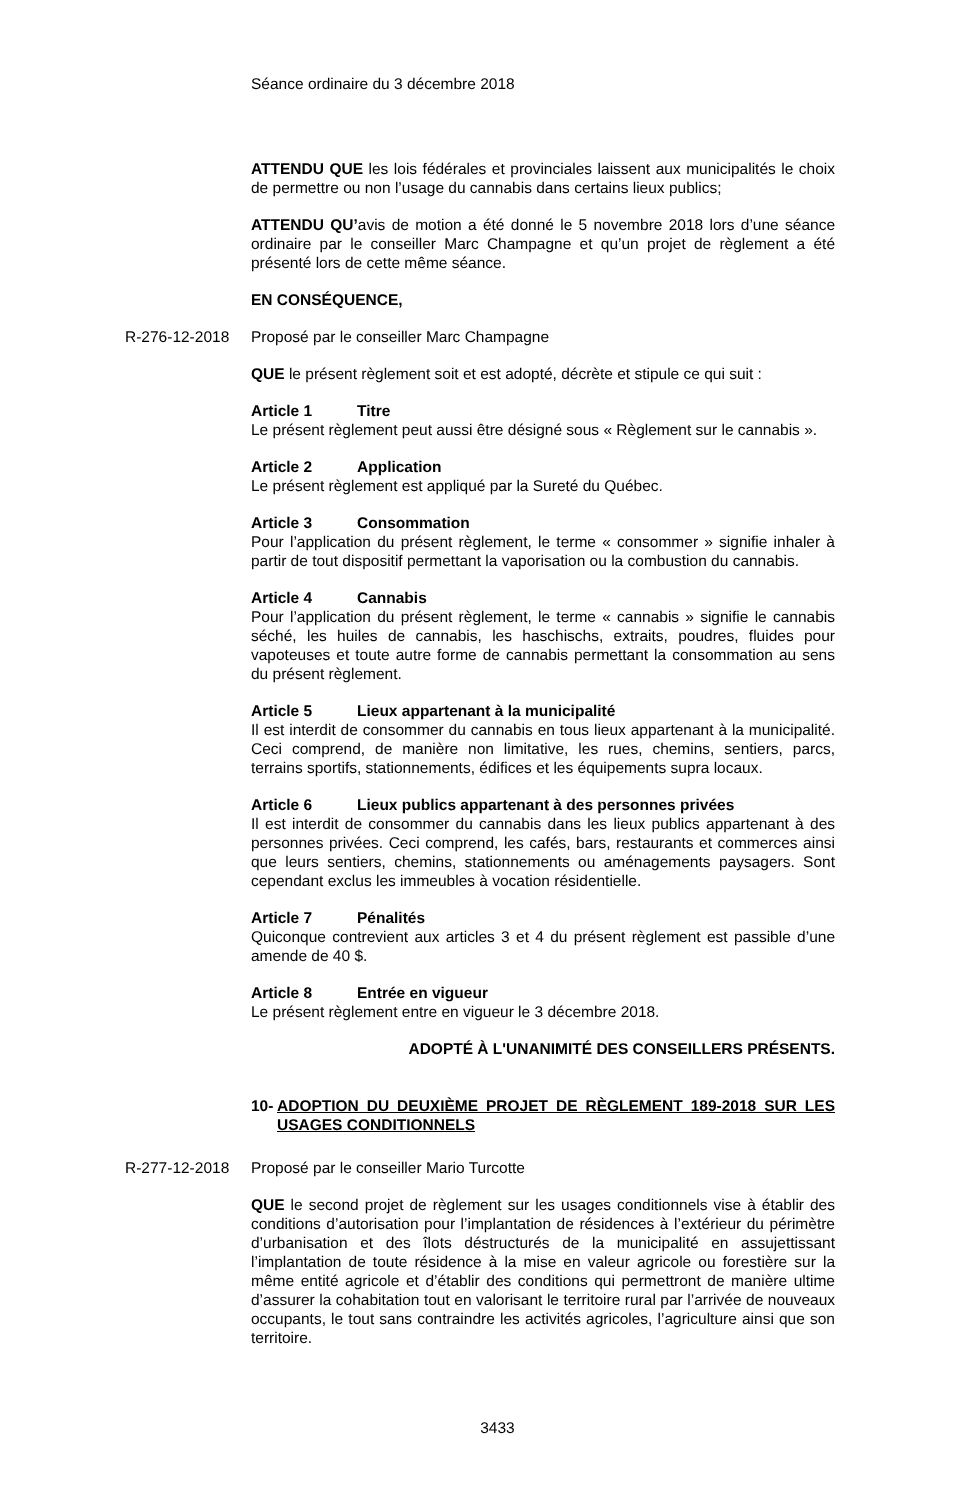Séance ordinaire du 3 décembre 2018
ATTENDU QUE les lois fédérales et provinciales laissent aux municipalités le choix de permettre ou non l’usage du cannabis dans certains lieux publics;
ATTENDU QU’avis de motion a été donné le 5 novembre 2018 lors d’une séance ordinaire par le conseiller Marc Champagne et qu’un projet de règlement a été présenté lors de cette même séance.
EN CONSÉQUENCE,
R-276-12-2018 Proposé par le conseiller Marc Champagne
QUE le présent règlement soit et est adopté, décrète et stipule ce qui suit :
Article 1 Titre
Le présent règlement peut aussi être désigné sous « Règlement sur le cannabis ».
Article 2 Application
Le présent règlement est appliqué par la Sureté du Québec.
Article 3 Consommation
Pour l’application du présent règlement, le terme « consommer » signifie inhaler à partir de tout dispositif permettant la vaporisation ou la combustion du cannabis.
Article 4 Cannabis
Pour l’application du présent règlement, le terme « cannabis » signifie le cannabis séché, les huiles de cannabis, les haschischs, extraits, poudres, fluides pour vapoteuses et toute autre forme de cannabis permettant la consommation au sens du présent règlement.
Article 5 Lieux appartenant à la municipalité
Il est interdit de consommer du cannabis en tous lieux appartenant à la municipalité. Ceci comprend, de manière non limitative, les rues, chemins, sentiers, parcs, terrains sportifs, stationnements, édifices et les équipements supra locaux.
Article 6 Lieux publics appartenant à des personnes privées
Il est interdit de consommer du cannabis dans les lieux publics appartenant à des personnes privées. Ceci comprend, les cafés, bars, restaurants et commerces ainsi que leurs sentiers, chemins, stationnements ou aménagements paysagers. Sont cependant exclus les immeubles à vocation résidentielle.
Article 7 Pénalités
Quiconque contrevient aux articles 3 et 4 du présent règlement est passible d’une amende de 40 $.
Article 8 Entrée en vigueur
Le présent règlement entre en vigueur le 3 décembre 2018.
ADOPTÉ À L'UNANIMITÉ DES CONSEILLERS PRÉSENTS.
10- ADOPTION DU DEUXIÈME PROJET DE RÈGLEMENT 189-2018 SUR LES USAGES CONDITIONNELS
R-277-12-2018 Proposé par le conseiller Mario Turcotte
QUE le second projet de règlement sur les usages conditionnels vise à établir des conditions d’autorisation pour l’implantation de résidences à l’extérieur du périmètre d’urbanisation et des îlots déstructurés de la municipalité en assujettissant l’implantation de toute résidence à la mise en valeur agricole ou forestière sur la même entité agricole et d’établir des conditions qui permettront de manière ultime d’assurer la cohabitation tout en valorisant le territoire rural par l’arrivée de nouveaux occupants, le tout sans contraindre les activités agricoles, l’agriculture ainsi que son territoire.
3433